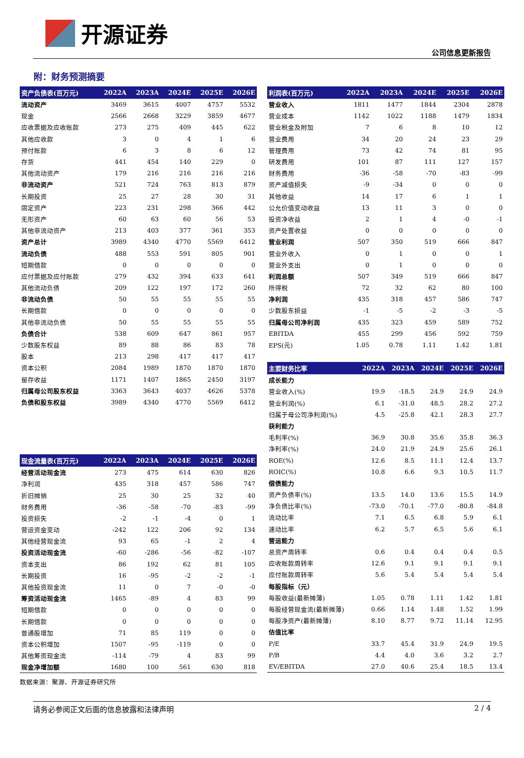开源证券
公司信息更新报告
附：财务预测摘要
| 资产负债表(百万元) | 2022A | 2023A | 2024E | 2025E | 2026E |
| --- | --- | --- | --- | --- | --- |
| 流动资产 | 3469 | 3615 | 4007 | 4757 | 5532 |
| 现金 | 2566 | 2668 | 3229 | 3859 | 4677 |
| 应收票据及应收账款 | 273 | 275 | 409 | 445 | 622 |
| 其他应收款 | 3 | 0 | 4 | 1 | 6 |
| 预付账款 | 6 | 3 | 8 | 6 | 12 |
| 存货 | 441 | 454 | 140 | 229 | 0 |
| 其他流动资产 | 179 | 216 | 216 | 216 | 216 |
| 非流动资产 | 521 | 724 | 763 | 813 | 879 |
| 长期投资 | 25 | 27 | 28 | 30 | 31 |
| 固定资产 | 223 | 231 | 298 | 366 | 442 |
| 无形资产 | 60 | 63 | 60 | 56 | 53 |
| 其他非流动资产 | 213 | 403 | 377 | 361 | 353 |
| 资产总计 | 3989 | 4340 | 4770 | 5569 | 6412 |
| 流动负债 | 488 | 553 | 591 | 805 | 901 |
| 短期借款 | 0 | 0 | 0 | 0 | 0 |
| 应付票据及应付账款 | 279 | 432 | 394 | 633 | 641 |
| 其他流动负债 | 209 | 122 | 197 | 172 | 260 |
| 非流动负债 | 50 | 55 | 55 | 55 | 55 |
| 长期借款 | 0 | 0 | 0 | 0 | 0 |
| 其他非流动负债 | 50 | 55 | 55 | 55 | 55 |
| 负债合计 | 538 | 609 | 647 | 861 | 957 |
| 少数股东权益 | 89 | 88 | 86 | 83 | 78 |
| 股本 | 213 | 298 | 417 | 417 | 417 |
| 资本公积 | 2084 | 1989 | 1870 | 1870 | 1870 |
| 留存收益 | 1171 | 1407 | 1865 | 2450 | 3197 |
| 归属母公司股东权益 | 3363 | 3643 | 4037 | 4626 | 5378 |
| 负债和股东权益 | 3989 | 4340 | 4770 | 5569 | 6412 |
| 现金流量表(百万元) | 2022A | 2023A | 2024E | 2025E | 2026E |
| --- | --- | --- | --- | --- | --- |
| 经营活动现金流 | 273 | 475 | 614 | 630 | 826 |
| 净利润 | 435 | 318 | 457 | 586 | 747 |
| 折旧摊销 | 25 | 30 | 25 | 32 | 40 |
| 财务费用 | -36 | -58 | -70 | -83 | -99 |
| 投资损失 | -2 | -1 | -4 | 0 | 1 |
| 营运资金变动 | -242 | 122 | 206 | 92 | 134 |
| 其他经营现金流 | 93 | 65 | -1 | 2 | 4 |
| 投资活动现金流 | -60 | -286 | -56 | -82 | -107 |
| 资本支出 | 86 | 192 | 62 | 81 | 105 |
| 长期投资 | 16 | -95 | -2 | -2 | -1 |
| 其他投资现金流 | 11 | 0 | 7 | -0 | -0 |
| 筹资活动现金流 | 1465 | -89 | 4 | 83 | 99 |
| 短期借款 | 0 | 0 | 0 | 0 | 0 |
| 长期借款 | 0 | 0 | 0 | 0 | 0 |
| 普通股增加 | 71 | 85 | 119 | 0 | 0 |
| 资本公积增加 | 1507 | -95 | -119 | 0 | 0 |
| 其他筹资现金流 | -114 | -79 | 4 | 83 | 99 |
| 现金净增加额 | 1680 | 100 | 561 | 630 | 818 |
| 利润表(百万元) | 2022A | 2023A | 2024E | 2025E | 2026E |
| --- | --- | --- | --- | --- | --- |
| 营业收入 | 1811 | 1477 | 1844 | 2304 | 2878 |
| 营业成本 | 1142 | 1022 | 1188 | 1479 | 1834 |
| 营业税金及附加 | 7 | 6 | 8 | 10 | 12 |
| 营业费用 | 34 | 20 | 24 | 23 | 29 |
| 管理费用 | 73 | 42 | 74 | 81 | 95 |
| 研发费用 | 101 | 87 | 111 | 127 | 157 |
| 财务费用 | -36 | -58 | -70 | -83 | -99 |
| 资产减值损失 | -9 | -34 | 0 | 0 | 0 |
| 其他收益 | 14 | 17 | 6 | 1 | 1 |
| 公允价值变动收益 | 13 | 11 | 3 | 0 | 0 |
| 投资净收益 | 2 | 1 | 4 | -0 | -1 |
| 资产处置收益 | 0 | 0 | 0 | 0 | 0 |
| 营业利润 | 507 | 350 | 519 | 666 | 847 |
| 营业外收入 | 0 | 1 | 0 | 0 | 1 |
| 营业外支出 | 0 | 1 | 0 | 0 | 0 |
| 利润总额 | 507 | 349 | 519 | 666 | 847 |
| 所得税 | 72 | 32 | 62 | 80 | 100 |
| 净利润 | 435 | 318 | 457 | 586 | 747 |
| 少数股东损益 | -1 | -5 | -2 | -3 | -5 |
| 归属母公司净利润 | 435 | 323 | 459 | 589 | 752 |
| EBITDA | 455 | 299 | 456 | 592 | 759 |
| EPS(元) | 1.05 | 0.78 | 1.11 | 1.42 | 1.81 |
| 主要财务比率 | 2022A | 2023A | 2024E | 2025E | 2026E |
| --- | --- | --- | --- | --- | --- |
| 成长能力 | | | | | |
| 营业收入(%) | 19.9 | -18.5 | 24.9 | 24.9 | 24.9 |
| 营业利润(%) | 6.1 | -31.0 | 48.5 | 28.2 | 27.2 |
| 归属于母公司净利润(%) | 4.5 | -25.8 | 42.1 | 28.3 | 27.7 |
| 获利能力 | | | | | |
| 毛利率(%) | 36.9 | 30.8 | 35.6 | 35.8 | 36.3 |
| 净利率(%) | 24.0 | 21.9 | 24.9 | 25.6 | 26.1 |
| ROE(%) | 12.6 | 8.5 | 11.1 | 12.4 | 13.7 |
| ROIC(%) | 10.8 | 6.6 | 9.3 | 10.5 | 11.7 |
| 偿债能力 | | | | | |
| 资产负债率(%) | 13.5 | 14.0 | 13.6 | 15.5 | 14.9 |
| 净负债比率(%) | -73.0 | -70.1 | -77.0 | -80.8 | -84.8 |
| 流动比率 | 7.1 | 6.5 | 6.8 | 5.9 | 6.1 |
| 速动比率 | 6.2 | 5.7 | 6.5 | 5.6 | 6.1 |
| 营运能力 | | | | | |
| 总资产周转率 | 0.6 | 0.4 | 0.4 | 0.4 | 0.5 |
| 应收账款周转率 | 12.6 | 9.1 | 9.1 | 9.1 | 9.1 |
| 应付账款周转率 | 5.6 | 5.4 | 5.4 | 5.4 | 5.4 |
| 每股指标（元） | | | | | |
| 每股收益(最新摊薄) | 1.05 | 0.78 | 1.11 | 1.42 | 1.81 |
| 每股经营现金流(最新摊薄) | 0.66 | 1.14 | 1.48 | 1.52 | 1.99 |
| 每股净资产(最新摊薄) | 8.10 | 8.77 | 9.72 | 11.14 | 12.95 |
| 估值比率 | | | | | |
| P/E | 33.7 | 45.4 | 31.9 | 24.9 | 19.5 |
| P/B | 4.4 | 4.0 | 3.6 | 3.2 | 2.7 |
| EV/EBITDA | 27.0 | 40.6 | 25.4 | 18.5 | 13.4 |
数据来源：聚源、开源证券研究所
请务必参阅正文后面的信息披露和法律声明 2 / 4